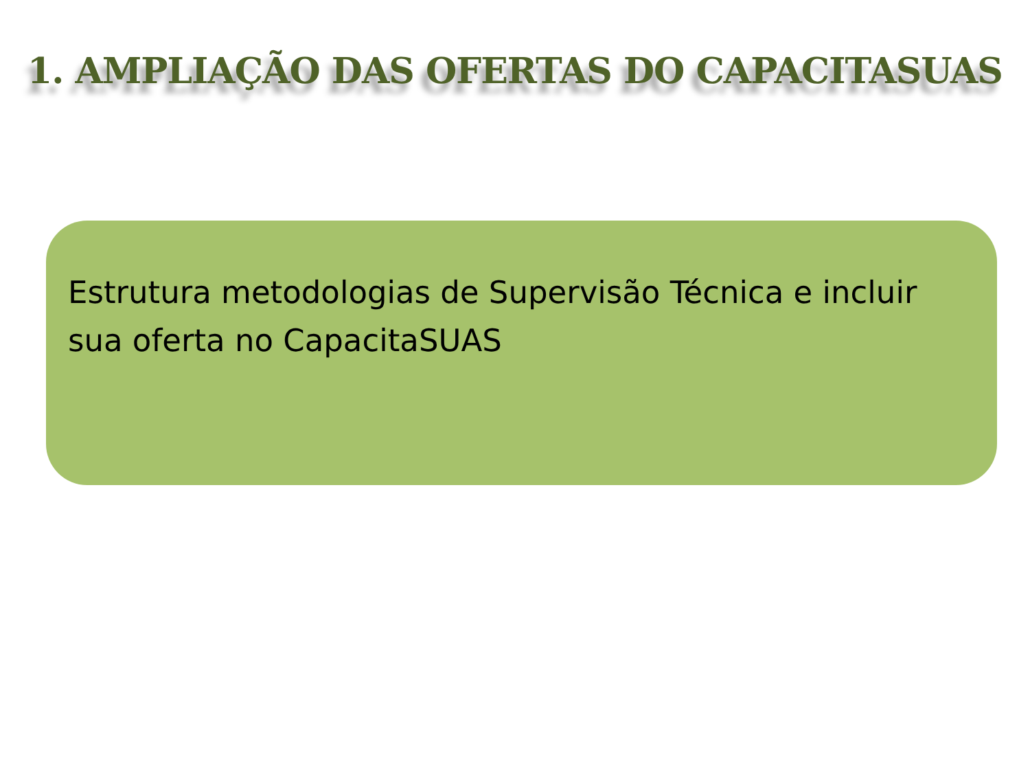1. AMPLIAÇÃO DAS OFERTAS DO CAPACITASUAS
Estrutura metodologias de Supervisão Técnica e incluir sua oferta no CapacitaSUAS